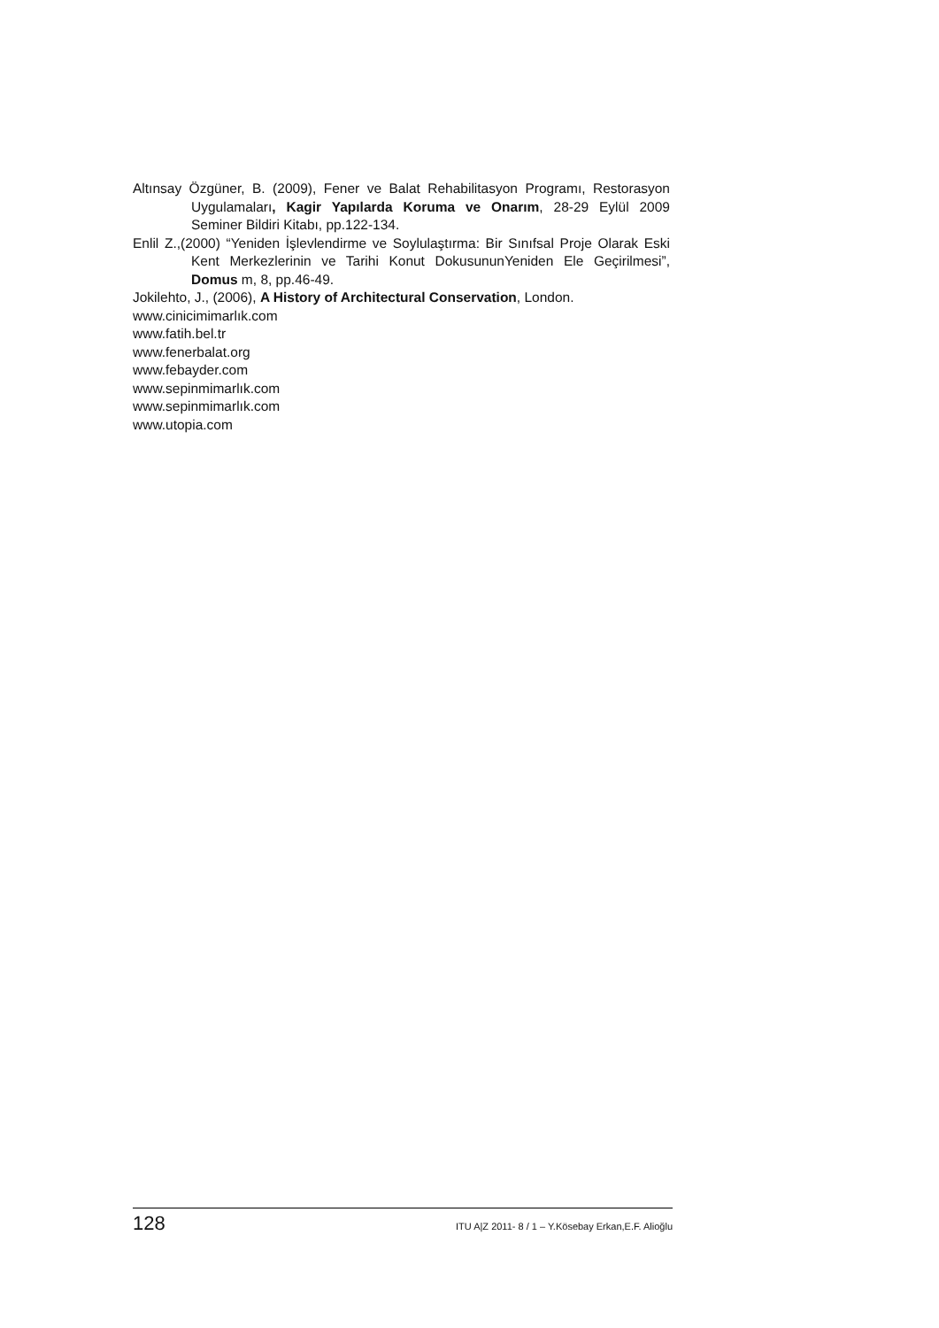Altınsay Özgüner, B. (2009), Fener ve Balat Rehabilitasyon Programı, Restorasyon Uygulamaları, Kagir Yapılarda Koruma ve Onarım, 28-29 Eylül 2009 Seminer Bildiri Kitabı, pp.122-134.
Enlil Z.,(2000) “Yeniden İşlevlendirme ve Soylulaştırma: Bir Sınıfsal Proje Olarak Eski Kent Merkezlerinin ve Tarihi Konut DokusununYeniden Ele Geçirilmesi”, Domus m, 8, pp.46-49.
Jokilehto, J., (2006), A History of Architectural Conservation, London.
www.cinicimimarlık.com
www.fatih.bel.tr
www.fenerbalat.org
www.febayder.com
www.sepinmimarlık.com
www.sepinmimarlık.com
www.utopia.com
128 ITU A|Z 2011- 8 / 1 – Y.Kösebay Erkan,E.F. Alioğlu